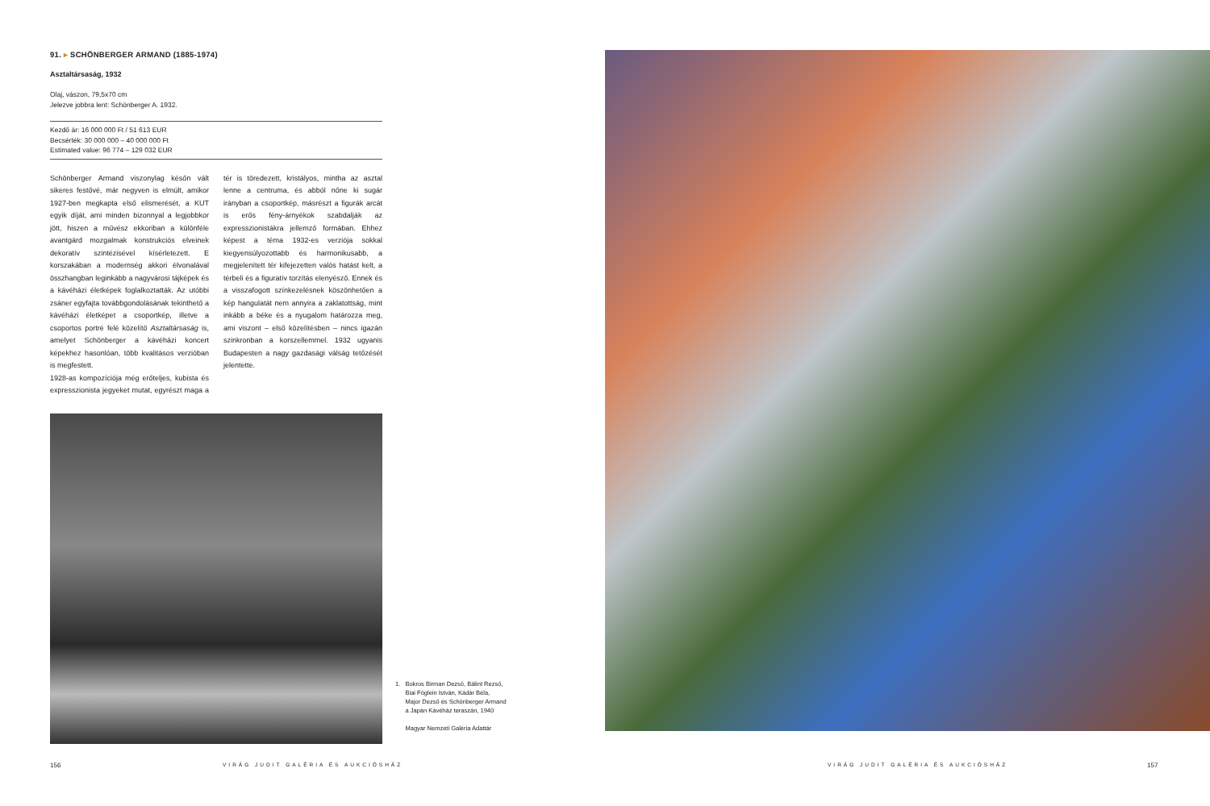91. ▸ SCHÖNBERGER ARMAND (1885-1974)
Asztaltársaság, 1932
Olaj, vászon, 79,5x70 cm
Jelezve jobbra lent: Schönberger A. 1932.
Kezdő ár: 16 000 000 Ft / 51 613 EUR
Becsérték: 30 000 000 – 40 000 000 Ft
Estimated value: 96 774 – 129 032 EUR
Schönberger Armand viszonylag későn vált sikeres festővé, már negyven is elmúlt, amikor 1927-ben megkapta első elismerését, a KUT egyik díját, ami minden bizonnyal a legjobbkor jött, hiszen a művész ekkoriban a különféle avantgárd mozgalmak konstrukciós elveinek dekoratív szintézisével kísérletezett. E korszakában a modernség akkori élvonalával összhangban leginkább a nagyvárosi tájképek és a kávéházi életképek foglalkoztatták. Az utóbbi zsáner egyfajta továbbgondolásának tekinthető a kávéházi életképet a csoportkép, illetve a csoportos portré felé közelítő Asztaltársaság is, amelyet Schönberger a kávéházi koncert képekhez hasonlóan, több kvalitásos verzióban is megfestett.
1928-as kompozíciója még erőteljes, kubista és expresszionista jegyeket mutat, egyrészt maga a tér is töredezett, kristályos, mintha az asztal lenne a centruma, és abból nőne ki sugár irányban a csoportkép, másrészt a figurák arcát is erős fény-árnyékok szabdalják az expresszionistákra jellemző formában. Ehhez képest a téma 1932-es verziója sokkal kiegyensúlyozottabb és harmonikusabb, a megjelenített tér kifejezetten valós hatást kelt, a térbeli és a figuratív torzítás elenyésző. Ennek és a visszafogott színkezelésnek köszönhetően a kép hangulatát nem annyira a zaklatottság, mint inkább a béke és a nyugalom határozza meg, ami viszont – első közelítésben – nincs igazán szinkronban a korszellemmel. 1932 ugyanis Budapesten a nagy gazdasági válság tetőzését jelentette.
1. Bokros Birman Dezső, Bálint Rezső,
Biai Föglein István, Kádár Béla,
Major Dezső és Schönberger Armand
a Japán Kávéház teraszán, 1940
Magyar Nemzeti Galéria Adattár
156
VIRÁG JUDIT GALÉRIA ÉS AUKCIÓSHÁZ
VIRÁG JUDIT GALÉRIA ÉS AUKCIÓSHÁZ
157